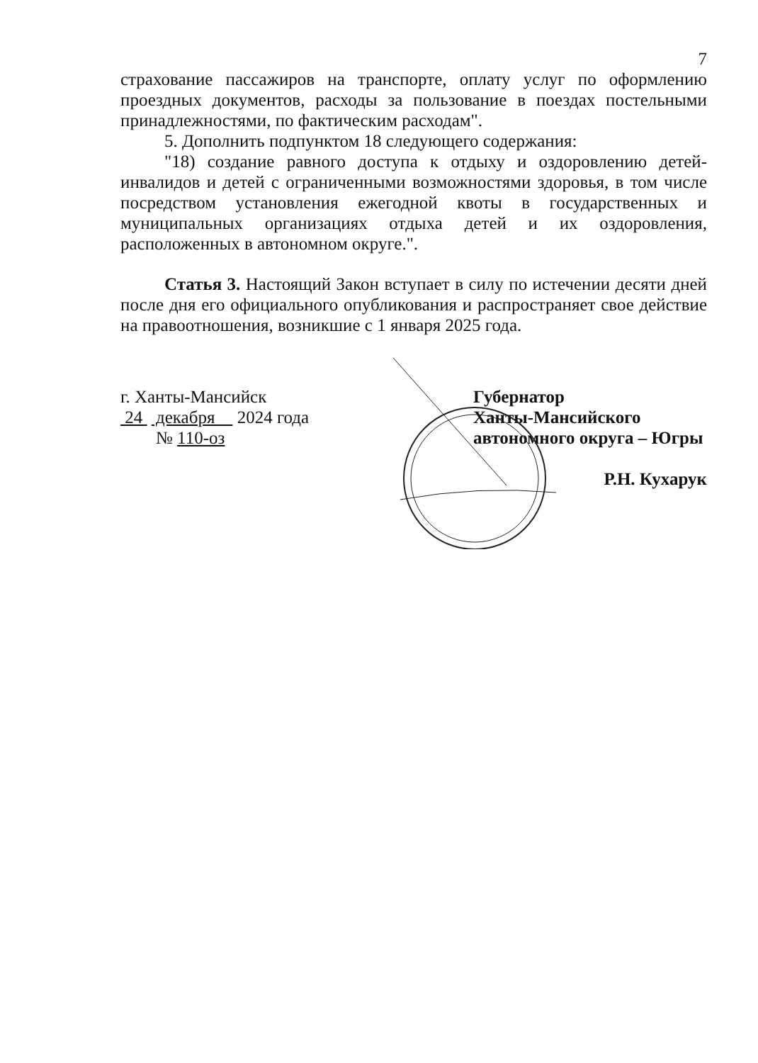7
страхование пассажиров на транспорте, оплату услуг по оформлению проездных документов, расходы за пользование в поездах постельными принадлежностями, по фактическим расходам".
5. Дополнить подпунктом 18 следующего содержания:
"18) создание равного доступа к отдыху и оздоровлению детей-инвалидов и детей с ограниченными возможностями здоровья, в том числе посредством установления ежегодной квоты в государственных и муниципальных организациях отдыха детей и их оздоровления, расположенных в автономном округе.".
Статья 3. Настоящий Закон вступает в силу по истечении десяти дней после дня его официального опубликования и распространяет свое действие на правоотношения, возникшие с 1 января 2025 года.
г. Ханты-Мансийск
24 декабря 2024 года
№ 110-оз
Губернатор
Ханты-Мансийского
автономного округа – Югры
Р.Н. Кухарук